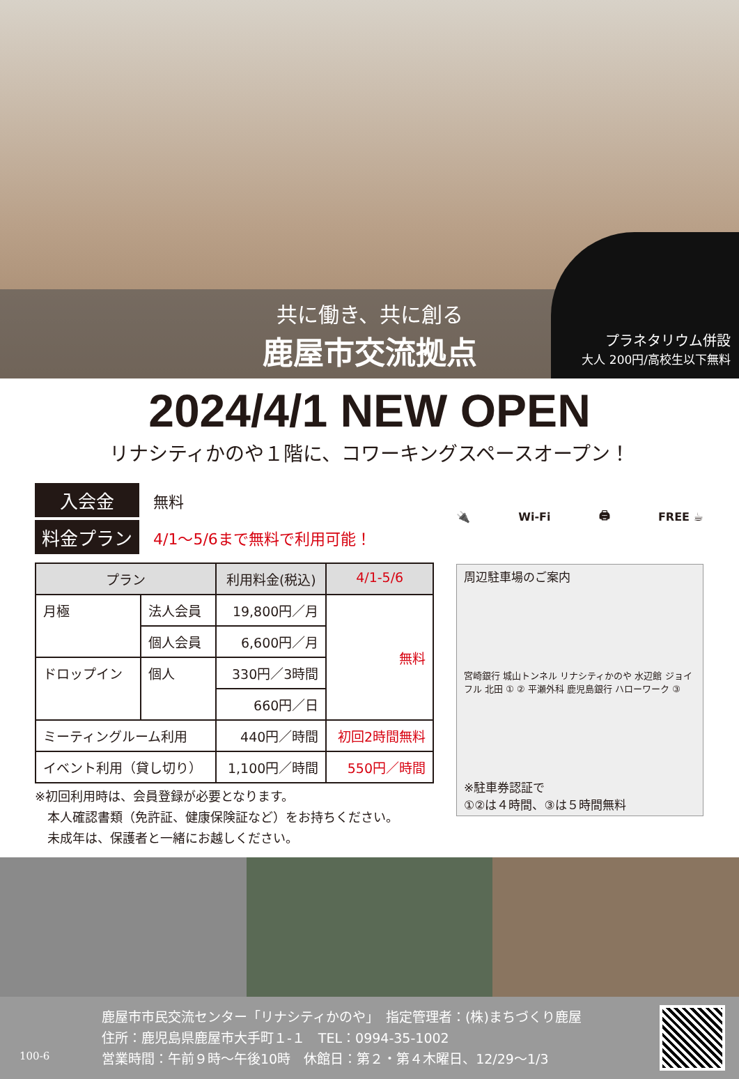共に働き、共に創る
鹿屋市交流拠点
プラネタリウム併設
大人 200円/高校生以下無料
2024/4/1 NEW OPEN
リナシティかのや１階に、コワーキングスペースオープン！
入会金 無料
料金プラン 4/1〜5/6まで無料で利用可能！
| プラン | | 利用料金(税込) | 4/1-5/6 |
| --- | --- | --- | --- |
| 月極 | 法人会員 | 19,800円／月 | 無料 |
| | 個人会員 | 6,600円／月 | |
| ドロップイン | 個人 | 330円／3時間 | |
| | | 660円／日 | |
| ミーティングルーム利用 | | 440円／時間 | 初回2時間無料 |
| イベント利用（貸し切り） | | 1,100円／時間 | 550円／時間 |
※初回利用時は、会員登録が必要となります。
　本人確認書類（免許証、健康保険証など）をお持ちください。
　未成年は、保護者と一緒にお越しください。
🔌 Wi-Fi 🖨 FREE ☕
周辺駐車場のご案内
宮崎銀行 城山トンネル リナシティかのや 水辺館 ジョイフル 北田 ① ② 平瀬外科 鹿児島銀行 ハローワーク ③
※駐車券認証で
①②は４時間、③は５時間無料
100-6
鹿屋市市民交流センター「リナシティかのや」　指定管理者：(株)まちづくり鹿屋
住所：鹿児島県鹿屋市大手町１-１　TEL：0994-35-1002
営業時間：午前９時〜午後10時　休館日：第２・第４木曜日、12/29〜1/3